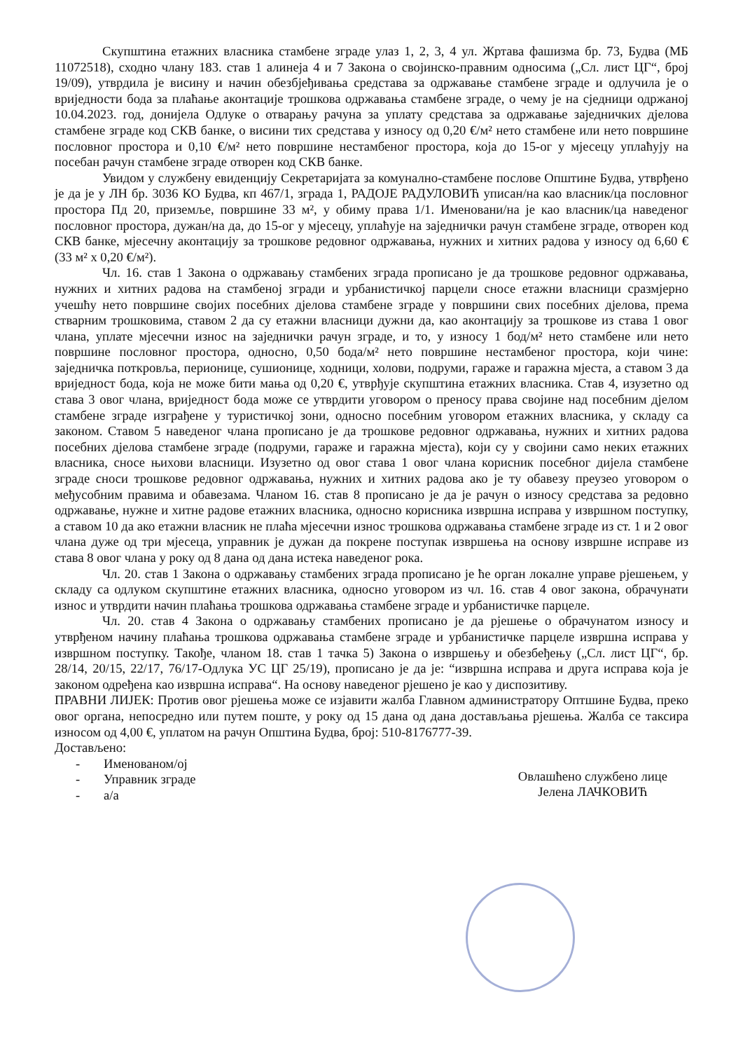Скупштина етажних власника стамбене зграде улаз 1, 2, 3, 4 ул. Жртава фашизма бр. 73, Будва (МБ 11072518), сходно члану 183. став 1 алинеја 4 и 7 Закона о својинско-правним односима („Сл. лист ЦГ“, број 19/09), утврдила је висину и начин обезбјеђивања средстава за одржавање стамбене зграде и одлучила је о вриједности бода за плаћање аконтације трошкова одржавања стамбене зграде, о чему је на сједници одржаној 10.04.2023. год, донијела Одлуке о отварању рачуна за уплату средстава за одржавање заједничких дјелова стамбене зграде код СКВ банке, о висини тих средстава у износу од 0,20 €/м² нето стамбене или нето површине пословног простора и 0,10 €/м² нето површине нестамбеног простора, која до 15-ог у мјесецу уплаћују на посебан рачун стамбене зграде отворен код СКВ банке.
Увидом у службену евиденцију Секретаријата за комунално-стамбене послове Општине Будва, утврђено је да је у ЛН бр. 3036 КО Будва, кп 467/1, зграда 1, РАДОЈЕ РАДУЛОВИЋ уписан/на као власник/ца пословног простора Пд 20, приземље, површине 33 м², у обиму права 1/1. Именовани/на је као власник/ца наведеног пословног простора, дужан/на да, до 15-ог у мјесецу, уплаћује на заједнички рачун стамбене зграде, отворен код СКВ банке, мјесечну аконтацију за трошкове редовног одржавања, нужних и хитних радова у износу од 6,60 € (33 м² х 0,20 €/м²).
Чл. 16. став 1 Закона о одржавању стамбених зграда прописано је да трошкове редовног одржавања, нужних и хитних радова на стамбеној згради и урбанистичкој парцели сносе етажни власници сразмјерно учешћу нето површине својих посебних дјелова стамбене зграде у површини свих посебних дјелова, према стварним трошковима, ставом 2 да су етажни власници дужни да, као аконтацију за трошкове из става 1 овог члана, уплате мјесечни износ на заједнички рачун зграде, и то, у износу 1 бод/м² нето стамбене или нето површине пословног простора, односно, 0,50 бода/м² нето површине нестамбеног простора, који чине: заједничка поткровља, перионице, сушионице, ходници, холови, подруми, гараже и гаражна мјеста, а ставом 3 да вриједност бода, која не може бити мања од 0,20 €, утврђује скупштина етажних власника. Став 4, изузетно од става 3 овог члана, вриједност бода може се утврдити уговором о преносу права својине над посебним дјелом стамбене зграде изграђене у туристичкој зони, односно посебним уговором етажних власника, у складу са законом. Ставом 5 наведеног члана прописано је да трошкове редовног одржавања, нужних и хитних радова посебних дјелова стамбене зграде (подруми, гараже и гаражна мјеста), који су у својини само неких етажних власника, сносе њихови власници. Изузетно од овог става 1 овог члана корисник посебног дијела стамбене зграде сноси трошкове редовног одржавања, нужних и хитних радова ако је ту обавезу преузео уговором о међусобним правима и обавезама. Чланом 16. став 8 прописано је да је рачун о износу средстава за редовно одржавање, нужне и хитне радове етажних власника, односно корисника извршна исправа у извршном поступку, а ставом 10 да ако етажни власник не плаћа мјесечни износ трошкова одржавања стамбене зграде из ст. 1 и 2 овог члана дуже од три мјесеца, управник је дужан да покрене поступак извршења на основу извршне исправе из става 8 овог члана у року од 8 дана од дана истека наведеног рока.
Чл. 20. став 1 Закона о одржавању стамбених зграда прописано је ће орган локалне управе рјешењем, у складу са одлуком скупштине етажних власника, односно уговором из чл. 16. став 4 овог закона, обрачунати износ и утврдити начин плаћања трошкова одржавања стамбене зграде и урбанистичке парцеле.
Чл. 20. став 4 Закона о одржавању стамбених прописано је да рјешење о обрачунатом износу и утврђеном начину плаћања трошкова одржавања стамбене зграде и урбанистичке парцеле извршна исправа у извршном поступку. Такође, чланом 18. став 1 тачка 5) Закона о извршењу и обезбеђењу („Сл. лист ЦГ“, бр. 28/14, 20/15, 22/17, 76/17-Одлука УС ЦГ 25/19), прописано је да је: “извршна исправа и друга исправа која је законом одређена као извршна исправа“. На основу наведеног рјешено је као у диспозитиву.
ПРАВНИ ЛИЈЕК: Против овог рјешења може се изјавити жалба Главном администратору Оптшине Будва, преко овог органа, непосредно или путем поште, у року од 15 дана од дана достављања рјешења. Жалба се таксира износом од 4,00 €, уплатом на рачун Општина Будва, број: 510-8176777-39.
Достављено:
- Именованом/ој
- Управник зграде
- а/а
Овлашћено службено лице
Јелена ЛАЧКОВИЋ